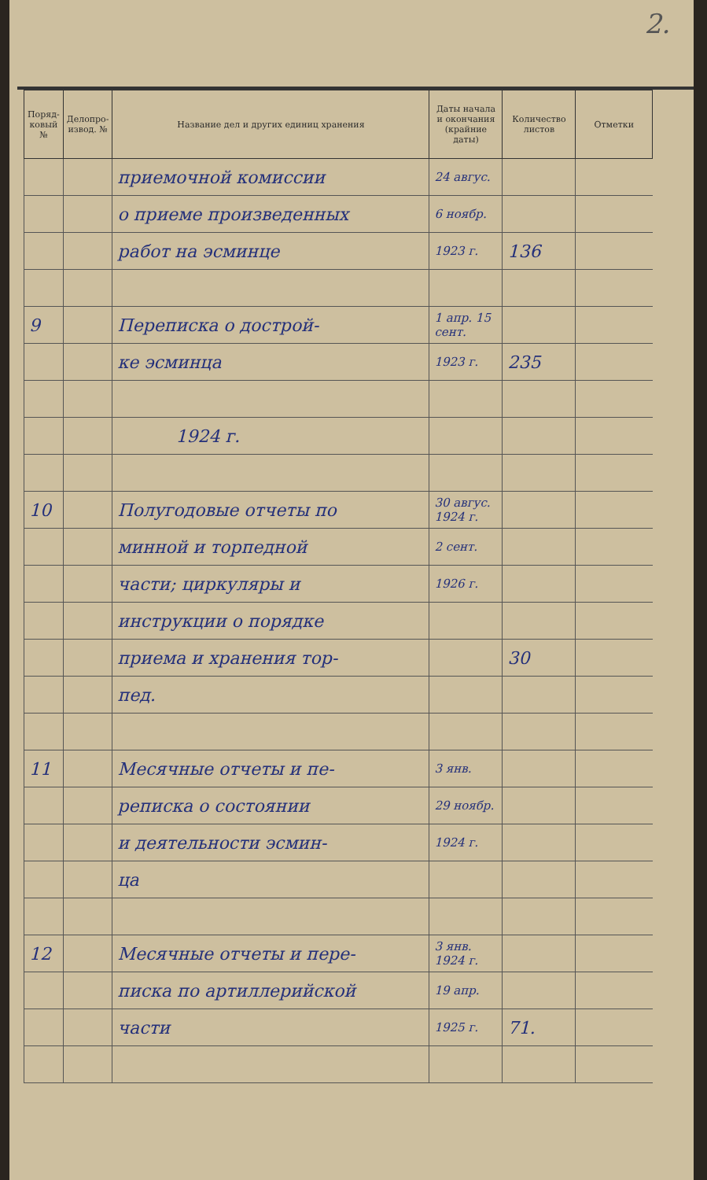2.
| Поряд-ковый № | Делопро-извод. № | Название дел и других единиц хранения | Даты начала и окончания (крайние даты) | Количество листов | Отметки |
| --- | --- | --- | --- | --- | --- |
| | | приемочной комиссии | 24 авгус. | | |
| | | о приеме произведенных | 6 ноябр. | | |
| | | работ на эсминце | 1923 г. | 136 | |
| 9 | | Переписка о дострой- | 1 апр. 15 сент. | | |
| | | ке эсминца | 1923 г. | 235 | |
| | | 1924 г. | | | |
| 10 | | Полугодовые отчеты по | 30 авгус. 1924 г. | | |
| | | минной и торпедной | 2 сент. | | |
| | | части; циркуляры и | 1926 г. | | |
| | | инструкции о порядке | | | |
| | | приема и хранения тор- | | 30 | |
| | | пед. | | | |
| 11 | | Месячные отчеты и пе- | 3 янв. | | |
| | | реписка о состоянии | 29 ноябр. | | |
| | | и деятельности эсмин- | 1924 г. | | |
| | | ца | | | |
| 12 | | Месячные отчеты и пере- | 3 янв. 1924 г. | | |
| | | писка по артиллерийской | 19 апр. | | |
| | | части | 1925 г. | 71. | |